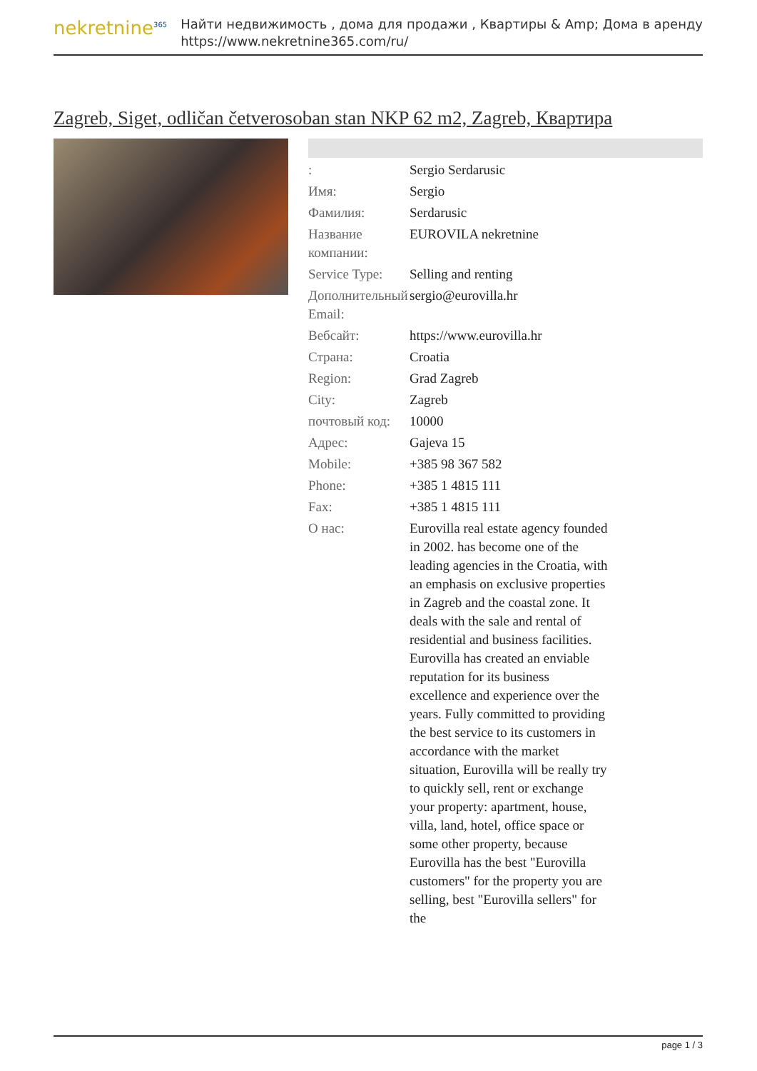nekretnine<sup>365</sup>
Найти недвижимость , дома для продажи , Квартиры & Amp; Дома в аренду
https://www.nekretnine365.com/ru/
Zagreb, Siget, odličan četverosoban stan NKP 62 m2, Zagreb, Квартира
| : | Sergio Serdarusic |
| Имя: | Sergio |
| Фамилия: | Serdarusic |
| Название компании: | EUROVILA nekretnine |
| Service Type: | Selling and renting |
| Дополнительный Email: | sergio@eurovilla.hr |
| Вебсайт: | https://www.eurovilla.hr |
| Страна: | Croatia |
| Region: | Grad Zagreb |
| City: | Zagreb |
| почтовый код: | 10000 |
| Адрес: | Gajeva 15 |
| Mobile: | +385 98 367 582 |
| Phone: | +385 1 4815 111 |
| Fax: | +385 1 4815 111 |
| О нас: | Eurovilla real estate agency founded in 2002. has become one of the leading agencies in the Croatia, with an emphasis on exclusive properties in Zagreb and the coastal zone. It deals with the sale and rental of residential and business facilities. Eurovilla has created an enviable reputation for its business excellence and experience over the years. Fully committed to providing the best service to its customers in accordance with the market situation, Eurovilla will be really try to quickly sell, rent or exchange your property: apartment, house, villa, land, hotel, office space or some other property, because Eurovilla has the best "Eurovilla customers" for the property you are selling, best "Eurovilla sellers" for the |
page 1 / 3